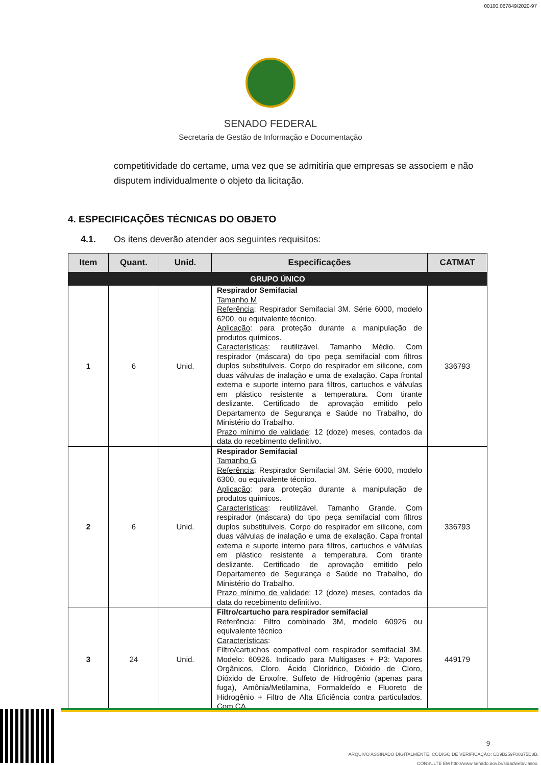00100.067849/2020-97
SENADO FEDERAL
Secretaria de Gestão de Informação e Documentação
competitividade do certame, uma vez que se admitiria que empresas se associem e não disputem individualmente o objeto da licitação.
4. ESPECIFICAÇÕES TÉCNICAS DO OBJETO
4.1. Os itens deverão atender aos seguintes requisitos:
| Item | Quant. | Unid. | Especificações | CATMAT |
| --- | --- | --- | --- | --- |
| GRUPO ÚNICO | | | | |
| 1 | 6 | Unid. | Respirador Semifacial Tamanho M Referência : Respirador Semifacial 3M. Série 6000, modelo 6200, ou equivalente técnico. Aplicação : para proteção durante a manipulação de produtos químicos. Características : reutilizável. Tamanho Médio. Com respirador (máscara) do tipo peça semifacial com filtros duplos substituíveis. Corpo do respirador em silicone, com duas válvulas de inalação e uma de exalação. Capa frontal externa e suporte interno para filtros, cartuchos e válvulas em plástico resistente a temperatura. Com tirante deslizante. Certificado de aprovação emitido pelo Departamento de Segurança e Saúde no Trabalho, do Ministério do Trabalho. Prazo mínimo de validade : 12 (doze) meses, contados da data do recebimento definitivo. | 336793 |
| 2 | 6 | Unid. | Respirador Semifacial Tamanho G Referência : Respirador Semifacial 3M. Série 6000, modelo 6300, ou equivalente técnico. Aplicação : para proteção durante a manipulação de produtos químicos. Características : reutilizável. Tamanho Grande. Com respirador (máscara) do tipo peça semifacial com filtros duplos substituíveis. Corpo do respirador em silicone, com duas válvulas de inalação e uma de exalação. Capa frontal externa e suporte interno para filtros, cartuchos e válvulas em plástico resistente a temperatura. Com tirante deslizante. Certificado de aprovação emitido pelo Departamento de Segurança e Saúde no Trabalho, do Ministério do Trabalho. Prazo mínimo de validade : 12 (doze) meses, contados da data do recebimento definitivo. | 336793 |
| 3 | 24 | Unid. | Filtro/cartucho para respirador semifacial Referência : Filtro combinado 3M, modelo 60926 ou equivalente técnico Características : Filtro/cartuchos compatível com respirador semifacial 3M. Modelo: 60926. Indicado para Multigases + P3: Vapores Orgânicos, Cloro, Ácido Clorídrico, Dióxido de Cloro, Dióxido de Enxofre, Sulfeto de Hidrogênio (apenas para fuga), Amônia/Metilamina, Formaldeído e Fluoreto de Hidrogênio + Filtro de Alta Eficiência contra particulados. Com CA. | 449179 |
9
ARQUIVO ASSINADO DIGITALMENTE. CÓDIGO DE VERIFICAÇÃO: CB9B259F00375D8B.
CONSULTE EM http://www.senado.gov.br/sigadweb/v.aspx.